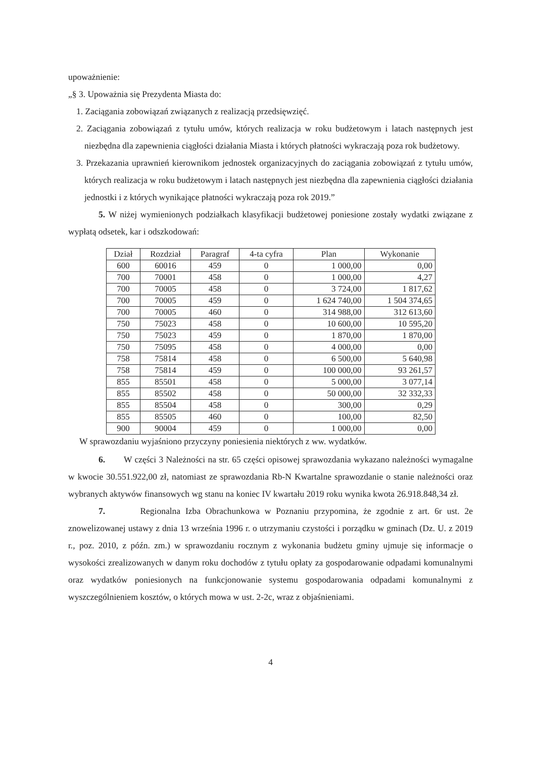upoważnienie:
„§ 3. Upoważnia się Prezydenta Miasta do:
1. Zaciągania zobowiązań związanych z realizacją przedsięwzięć.
2. Zaciągania zobowiązań z tytułu umów, których realizacja w roku budżetowym i latach następnych jest niezbędna dla zapewnienia ciągłości działania Miasta i których płatności wykraczają poza rok budżetowy.
3. Przekazania uprawnień kierownikom jednostek organizacyjnych do zaciągania zobowiązań z tytułu umów, których realizacja w roku budżetowym i latach następnych jest niezbędna dla zapewnienia ciągłości działania jednostki i z których wynikające płatności wykraczają poza rok 2019.”
5. W niżej wymienionych podziałkach klasyfikacji budżetowej poniesione zostały wydatki związane z wypłatą odsetek, kar i odszkodowań:
| Dział | Rozdział | Paragraf | 4-ta cyfra | Plan | Wykonanie |
| --- | --- | --- | --- | --- | --- |
| 600 | 60016 | 459 | 0 | 1 000,00 | 0,00 |
| 700 | 70001 | 458 | 0 | 1 000,00 | 4,27 |
| 700 | 70005 | 458 | 0 | 3 724,00 | 1 817,62 |
| 700 | 70005 | 459 | 0 | 1 624 740,00 | 1 504 374,65 |
| 700 | 70005 | 460 | 0 | 314 988,00 | 312 613,60 |
| 750 | 75023 | 458 | 0 | 10 600,00 | 10 595,20 |
| 750 | 75023 | 459 | 0 | 1 870,00 | 1 870,00 |
| 750 | 75095 | 458 | 0 | 4 000,00 | 0,00 |
| 758 | 75814 | 458 | 0 | 6 500,00 | 5 640,98 |
| 758 | 75814 | 459 | 0 | 100 000,00 | 93 261,57 |
| 855 | 85501 | 458 | 0 | 5 000,00 | 3 077,14 |
| 855 | 85502 | 458 | 0 | 50 000,00 | 32 332,33 |
| 855 | 85504 | 458 | 0 | 300,00 | 0,29 |
| 855 | 85505 | 460 | 0 | 100,00 | 82,50 |
| 900 | 90004 | 459 | 0 | 1 000,00 | 0,00 |
W sprawozdaniu wyjaśniono przyczyny poniesienia niektórych z ww. wydatków.
6. W części 3 Należności na str. 65 części opisowej sprawozdania wykazano należności wymagalne w kwocie 30.551.922,00 zł, natomiast ze sprawozdania Rb-N Kwartalne sprawozdanie o stanie należności oraz wybranych aktywów finansowych wg stanu na koniec IV kwartału 2019 roku wynika kwota 26.918.848,34 zł.
7. Regionalna Izba Obrachunkowa w Poznaniu przypomina, że zgodnie z art. 6r ust. 2e znowelizowanej ustawy z dnia 13 września 1996 r. o utrzymaniu czystości i porządku w gminach (Dz. U. z 2019 r., poz. 2010, z późn. zm.) w sprawozdaniu rocznym z wykonania budżetu gminy ujmuje się informacje o wysokości zrealizowanych w danym roku dochodów z tytułu opłaty za gospodarowanie odpadami komunalnymi oraz wydatków poniesionych na funkcjonowanie systemu gospodarowania odpadami komunalnymi z wyszczególnieniem kosztów, o których mowa w ust. 2-2c, wraz z objaśnieniami.
4